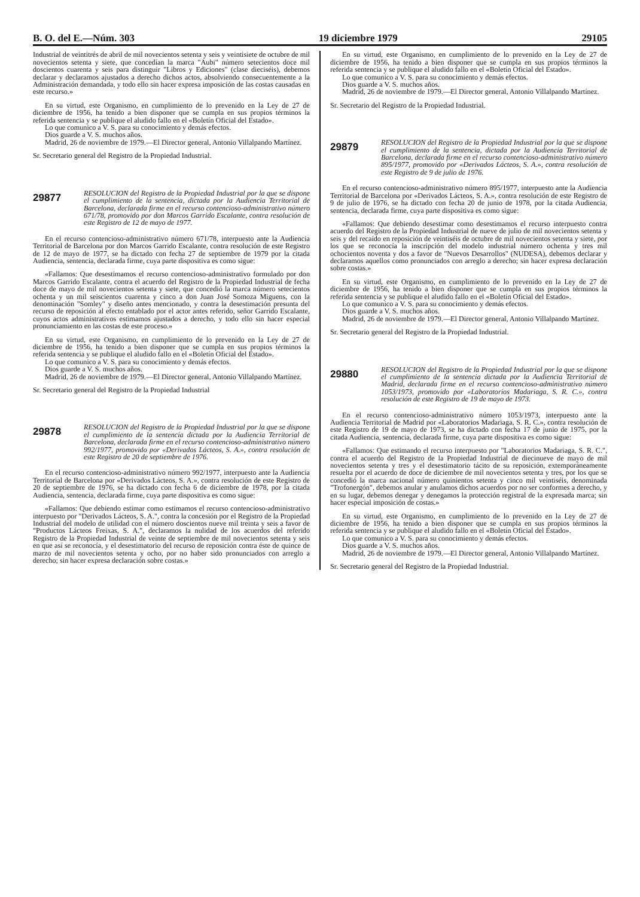B. O. del E.—Núm. 303 19 diciembre 1979 29105
Industrial de veintitrés de abril de mil novecientos setenta y seis y veintisiete de octubre de mil novecientos setenta y siete, que concedían la marca "Aubi" número setecientos doce mil doscientos cuarenta y seis para distinguir "Libros y Ediciones" (clase dieciséis), debemos declarar y declaramos ajustados a derecho dichos actos, absolviendo consecuentemente a la Administración demandada, y todo ello sin hacer expresa imposición de las costas causadas en este recurso.»
En su virtud, este Organismo, en cumplimiento de lo prevenido en la Ley de 27 de diciembre de 1956, ha tenido a bien disponer que se cumpla en sus propios términos la referida sentencia y se publique el aludido fallo en el «Boletín Oficial del Estado».
Lo que comunico a V. S. para su conocimiento y demás efectos.
Dios guarde a V. S. muchos años.
Madrid, 26 de noviembre de 1979.—El Director general, Antonio Villalpando Martínez.
Sr. Secretario general del Registro de la Propiedad Industrial.
29877
RESOLUCION del Registro de la Propiedad Industrial por la que se dispone el cumplimiento de la sentencia, dictada por la Audiencia Territorial de Barcelona, declarada firme en el recurso contencioso-administrativo número 671/78, promovido por don Marcos Garrido Escalante, contra resolución de este Registro de 12 de mayo de 1977.
En el recurso contencioso-administrativo número 671/78, interpuesto ante la Audiencia Territorial de Barcelona por don Marcos Garrido Escalante, contra resolución de este Registro de 12 de mayo de 1977, se ha dictado con fecha 27 de septiembre de 1979 por la citada Audiencia, sentencia, declarada firme, cuya parte dispositiva es como sigue:
«Fallamos: Que desestimamos el recurso contencioso-administrativo formulado por don Marcos Garrido Escalante, contra el acuerdo del Registro de la Propiedad Industrial de fecha doce de mayo de mil novecientos setenta y siete, que concedió la marca número setecientos ochenta y un mil seiscientos cuarenta y cinco a don Juan José Somoza Miguens, con la denominación "Somley" y diseño antes mencionado, y contra la desestimación presunta del recurso de reposición al efecto entablado por el actor antes referido, señor Garrido Escalante, cuyos actos administrativos estimamos ajustados a derecho, y todo ello sin hacer especial pronunciamiento en las costas de este proceso.»
En su virtud, este Organismo, en cumplimiento de lo prevenido en la Ley de 27 de diciembre de 1956, ha tenido a bien disponer que se cumpla en sus propios términos la referida sentencia y se publique el aludido fallo en el «Boletín Oficial del Estado».
Lo que comunico a V. S. para su conocimiento y demás efectos.
Dios guarde a V. S. muchos años.
Madrid, 26 de noviembre de 1979.—El Director general, Antonio Villalpando Martínez.
Sr. Secretario general del Registro de la Propiedad Industrial
29878
RESOLUCION del Registro de la Propiedad Industrial por la que se dispone el cumplimiento de la sentencia dictada por la Audiencia Territorial de Barcelona, declarada firme en el recurso contencioso-administrativo número 992/1977, promovido por «Derivados Lácteos, S. A.», contra resolución de este Registro de 20 de septiembre de 1976.
En el recurso contencioso-administrativo número 992/1977, interpuesto ante la Audiencia Territorial de Barcelona por «Derivados Lácteos, S. A.», contra resolución de este Registro de 20 de septiembre de 1976, se ha dictado con fecha 6 de diciembre de 1978, por la citada Audiencia, sentencia, declarada firme, cuya parte dispositiva es como sigue:
«Fallamos: Que debiendo estimar como estimamos el recurso contencioso-administrativo interpuesto por "Derivados Lácteos, S. A.", contra la concesión por el Registro de la Propiedad Industrial del modelo de utilidad con el número doscientos nueve mil treinta y seis a favor de "Productos Lácteos Freixas, S. A.", declaramos la nulidad de los acuerdos del referido Registro de la Propiedad Industrial de veinte de septiembre de mil novecientos setenta y seis en que así se reconocía, y el desestimatorio del recurso de reposición contra éste de quince de marzo de mil novecientos setenta y ocho, por no haber sido pronunciados con arreglo a derecho; sin hacer expresa declaración sobre costas.»
En su virtud, este Organismo, en cumplimiento de lo prevenido en la Ley de 27 de diciembre de 1956, ha tenido a bien disponer que se cumpla en sus propios términos la referida sentencia y se publique el aludido fallo en el «Boletín Oficial del Estado».
Lo que comunico a V. S. para su conocimiento y demás efectos.
Dios guarde a V. S. muchos años.
Madrid, 26 de noviembre de 1979.—El Director general, Antonio Villalpando Martínez.
Sr. Secretario del Registro de la Propiedad Industrial.
29879
RESOLUCION del Registro de la Propiedad Industrial por la que se dispone el cumplimiento de la sentencia, dictada por la Audiencia Territorial de Barcelona, declarada firme en el recurso contencioso-administrativo número 895/1977, promovido por «Derivados Lácteos, S. A.», contra resolución de este Registro de 9 de julio de 1976.
En el recurso contencioso-administrativo número 895/1977, interpuesto ante la Audiencia Territorial de Barcelona por «Derivados Lácteos, S. A.», contra resolución de este Registro de 9 de julio de 1976, se ha dictado con fecha 20 de junio de 1978, por la citada Audiencia, sentencia, declarada firme, cuya parte dispositiva es como sigue:
«Fallamos: Que debiendo desestimar como desestimamos el recurso interpuesto contra acuerdo del Registro de la Propiedad Industrial de nueve de julio de mil novecientos setenta y seis y del recaído en reposición de veintiséis de octubre de mil novecientos setenta y siete, por los que se reconocía la inscripción del modelo industrial número ochenta y tres mil ochocientos noventa y dos a favor de "Nuevos Desarrollos" (NUDESA), debemos declarar y declaramos aquellos como pronunciados con arreglo a derecho; sin hacer expresa declaración sobre costas.»
En su virtud, este Organismo, en cumplimiento de lo prevenido en la Ley de 27 de diciembre de 1956, ha tenido a bien disponer que se cumpla en sus propios términos la referida sentencia y se publique el aludido fallo en el «Boletín Oficial del Estado».
Lo que comunico a V. S. para su conocimiento y demás efectos.
Dios guarde a V. S. muchos años.
Madrid, 26 de noviembre de 1979.—El Director general, Antonio Villalpando Martínez.
Sr. Secretario general del Registro de la Propiedad Industrial.
29880
RESOLUCION del Registro de la Propiedad Industrial por la que se dispone el cumplimiento de la sentencia dictada por la Audiencia Territorial de Madrid, declarada firme en el recurso contencioso-administrativo número 1053/1973, promovido por «Laboratorios Madariaga, S. R. C.», contra resolución de este Registro de 19 de mayo de 1973.
En el recurso contencioso-administrativo número 1053/1973, interpuesto ante la Audiencia Territorial de Madrid por «Laboratorios Madariaga, S. R. C.», contra resolución de este Registro de 19 de mayo de 1973, se ha dictado con fecha 17 de junio de 1975, por la citada Audiencia, sentencia, declarada firme, cuya parte dispositiva es como sigue:
«Fallamos: Que estimando el recurso interpuesto por "Laboratorios Madariaga, S. R. C.", contra el acuerdo del Registro de la Propiedad Industrial de diecinueve de mayo de mil novecientos setenta y tres y el desestimatorio tácito de su reposición, extemporáneamente resuelta por el acuerdo de doce de diciembre de mil novecientos setenta y tres, por los que se concedió la marca nacional número quinientos setenta y cinco mil veintiséis, denominada "Trofonergón", debemos anular y anulamos dichos acuerdos por no ser conformes a derecho, y en su lugar, debemos denegar y denegamos la protección registral de la expresada marca; sin hacer especial imposición de costas.»
En su virtud, este Organismo, en cumplimiento de lo prevenido en la Ley de 27 de diciembre de 1956, ha tenido a bien disponer que se cumpla en sus propios términos la referida sentencia y se publique el aludido fallo en el «Boletín Oficial del Estado».
Lo que comunico a V. S. para su conocimiento y demás efectos.
Dios guarde a V. S. muchos años.
Madrid, 26 de noviembre de 1979.—El Director general, Antonio Villalpando Martínez.
Sr. Secretario general del Registro de la Propiedad Industrial.